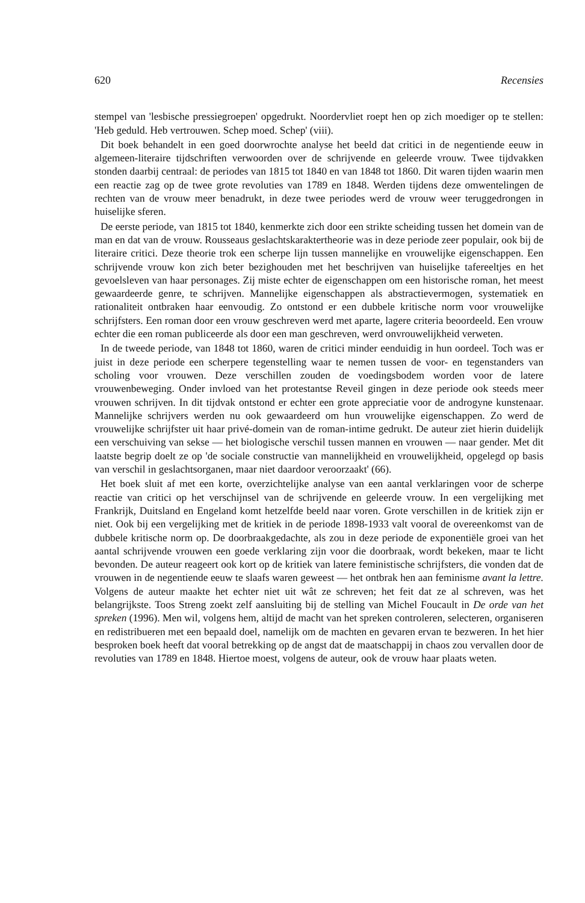620 Recensies
stempel van 'lesbische pressiegroepen' opgedrukt. Noordervliet roept hen op zich moediger op te stellen: 'Heb geduld. Heb vertrouwen. Schep moed. Schep' (viii).
Dit boek behandelt in een goed doorwrochte analyse het beeld dat critici in de negentiende eeuw in algemeen-literaire tijdschriften verwoorden over de schrijvende en geleerde vrouw. Twee tijdvakken stonden daarbij centraal: de periodes van 1815 tot 1840 en van 1848 tot 1860. Dit waren tijden waarin men een reactie zag op de twee grote revoluties van 1789 en 1848. Werden tijdens deze omwentelingen de rechten van de vrouw meer benadrukt, in deze twee periodes werd de vrouw weer teruggedrongen in huiselijke sferen.
De eerste periode, van 1815 tot 1840, kenmerkte zich door een strikte scheiding tussen het domein van de man en dat van de vrouw. Rousseaus geslachtskaraktertheorie was in deze periode zeer populair, ook bij de literaire critici. Deze theorie trok een scherpe lijn tussen mannelijke en vrouwelijke eigenschappen. Een schrijvende vrouw kon zich beter bezighouden met het beschrijven van huiselijke tafereeltjes en het gevoelsleven van haar personages. Zij miste echter de eigenschappen om een historische roman, het meest gewaardeerde genre, te schrijven. Mannelijke eigenschappen als abstractievermogen, systematiek en rationaliteit ontbraken haar eenvoudig. Zo ontstond er een dubbele kritische norm voor vrouwelijke schrijfsters. Een roman door een vrouw geschreven werd met aparte, lagere criteria beoordeeld. Een vrouw echter die een roman publiceerde als door een man geschreven, werd onvrouwelijkheid verweten.
In de tweede periode, van 1848 tot 1860, waren de critici minder eenduidig in hun oordeel. Toch was er juist in deze periode een scherpere tegenstelling waar te nemen tussen de voor- en tegenstanders van scholing voor vrouwen. Deze verschillen zouden de voedingsbodem worden voor de latere vrouwenbeweging. Onder invloed van het protestantse Reveil gingen in deze periode ook steeds meer vrouwen schrijven. In dit tijdvak ontstond er echter een grote appreciatie voor de androgyne kunstenaar. Mannelijke schrijvers werden nu ook gewaardeerd om hun vrouwelijke eigenschappen. Zo werd de vrouwelijke schrijfster uit haar privé-domein van de roman-intime gedrukt. De auteur ziet hierin duidelijk een verschuiving van sekse — het biologische verschil tussen mannen en vrouwen — naar gender. Met dit laatste begrip doelt ze op 'de sociale constructie van mannelijkheid en vrouwelijkheid, opgelegd op basis van verschil in geslachtsorganen, maar niet daardoor veroorzaakt' (66).
Het boek sluit af met een korte, overzichtelijke analyse van een aantal verklaringen voor de scherpe reactie van critici op het verschijnsel van de schrijvende en geleerde vrouw. In een vergelijking met Frankrijk, Duitsland en Engeland komt hetzelfde beeld naar voren. Grote verschillen in de kritiek zijn er niet. Ook bij een vergelijking met de kritiek in de periode 1898-1933 valt vooral de overeenkomst van de dubbele kritische norm op. De doorbraakgedachte, als zou in deze periode de exponentiële groei van het aantal schrijvende vrouwen een goede verklaring zijn voor die doorbraak, wordt bekeken, maar te licht bevonden. De auteur reageert ook kort op de kritiek van latere feministische schrijfsters, die vonden dat de vrouwen in de negentiende eeuw te slaafs waren geweest — het ontbrak hen aan feminisme avant la lettre. Volgens de auteur maakte het echter niet uit wât ze schreven; het feit dat ze al schreven, was het belangrijkste. Toos Streng zoekt zelf aansluiting bij de stelling van Michel Foucault in De orde van het spreken (1996). Men wil, volgens hem, altijd de macht van het spreken controleren, selecteren, organiseren en redistribueren met een bepaald doel, namelijk om de machten en gevaren ervan te bezweren. In het hier besproken boek heeft dat vooral betrekking op de angst dat de maatschappij in chaos zou vervallen door de revoluties van 1789 en 1848. Hiertoe moest, volgens de auteur, ook de vrouw haar plaats weten.